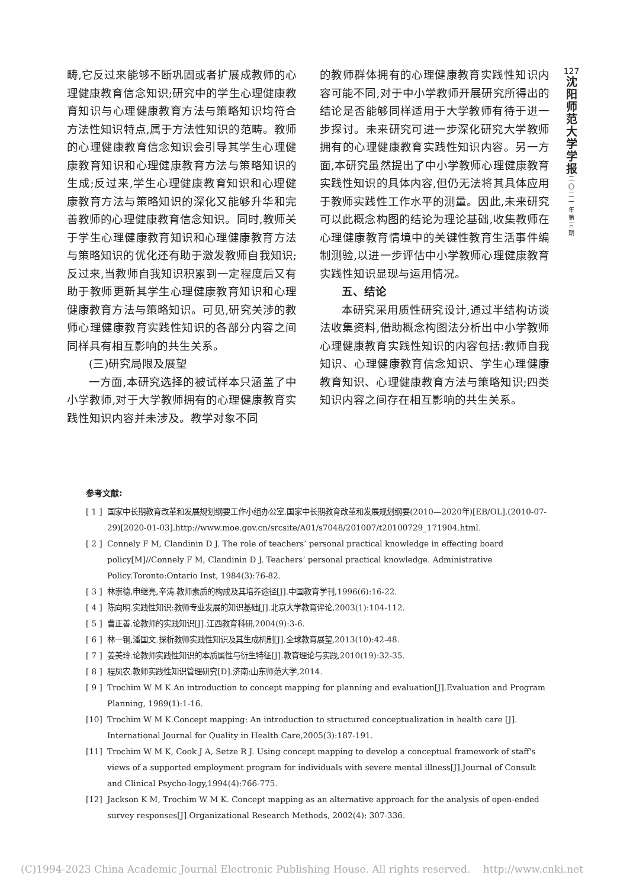畴,它反过来能够不断巩固或者扩展成教师的心理健康教育信念知识;研究中的学生心理健康教育知识与心理健康教育方法与策略知识均符合方法性知识特点,属于方法性知识的范畴。教师的心理健康教育信念知识会引导其学生心理健康教育知识和心理健康教育方法与策略知识的生成;反过来,学生心理健康教育知识和心理健康教育方法与策略知识的深化又能够升华和完善教师的心理健康教育信念知识。同时,教师关于学生心理健康教育知识和心理健康教育方法与策略知识的优化还有助于激发教师自我知识;反过来,当教师自我知识积累到一定程度后又有助于教师更新其学生心理健康教育知识和心理健康教育方法与策略知识。可见,研究关涉的教师心理健康教育实践性知识的各部分内容之间同样具有相互影响的共生关系。
(三)研究局限及展望
一方面,本研究选择的被试样本只涵盖了中小学教师,对于大学教师拥有的心理健康教育实践性知识内容并未涉及。教学对象不同
的教师群体拥有的心理健康教育实践性知识内容可能不同,对于中小学教师开展研究所得出的结论是否能够同样适用于大学教师有待于进一步探讨。未来研究可进一步深化研究大学教师拥有的心理健康教育实践性知识内容。另一方面,本研究虽然提出了中小学教师心理健康教育实践性知识的具体内容,但仍无法将其具体应用于教师实践性工作水平的测量。因此,未来研究可以此概念构图的结论为理论基础,收集教师在心理健康教育情境中的关键性教育生活事件编制测验,以进一步评估中小学教师心理健康教育实践性知识显现与运用情况。
五、结论
本研究采用质性研究设计,通过半结构访谈法收集资料,借助概念构图法分析出中小学教师心理健康教育实践性知识的内容包括:教师自我知识、心理健康教育信念知识、学生心理健康教育知识、心理健康教育方法与策略知识;四类知识内容之间存在相互影响的共生关系。
127
沈
阳
师
范
大
学
学
报
二
〇
二
一
年
第
三
期
参考文献:
[ 1 ] 国家中长期教育改革和发展规划纲要工作小组办公室.国家中长期教育改革和发展规划纲要(2010—2020年)[EB/OL].(2010-07-29)[2020-01-03].http://www.moe.gov.cn/srcsite/A01/s7048/201007/t20100729_171904.html.
[ 2 ] Connely F M, Clandinin D J. The role of teachers’ personal practical knowledge in effecting board policy[M]//Connely F M, Clandinin D J. Teachers’ personal practical knowledge. Administrative Policy.Toronto:Ontario Inst, 1984(3):76-82.
[ 3 ] 林崇德,申继亮,辛涛.教师素质的构成及其培养途径[J].中国教育学刊,1996(6):16-22.
[ 4 ] 陈向明.实践性知识:教师专业发展的知识基础[J].北京大学教育评论,2003(1):104-112.
[ 5 ] 曹正善.论教师的实践知识[J].江西教育科研,2004(9):3-6.
[ 6 ] 林一钢,潘国文.探析教师实践性知识及其生成机制[J].全球教育展望,2013(10):42-48.
[ 7 ] 姜美玲.论教师实践性知识的本质属性与衍生特征[J].教育理论与实践,2010(19):32-35.
[ 8 ] 程凤农.教师实践性知识管理研究[D].济南:山东师范大学,2014.
[ 9 ] Trochim W M K.An introduction to concept mapping for planning and evaluation[J].Evaluation and Program Planning, 1989(1):1-16.
[10] Trochim W M K.Concept mapping: An introduction to structured conceptualization in health care [J]. International Journal for Quality in Health Care,2005(3):187-191.
[11] Trochim W M K, Cook J A, Setze R J. Using concept mapping to develop a conceptual framework of staff's views of a supported employment program for individuals with severe mental illness[J].Journal of Consult and Clinical Psycho-logy,1994(4):766-775.
[12] Jackson K M, Trochim W M K. Concept mapping as an alternative approach for the analysis of open-ended survey responses[J].Organizational Research Methods, 2002(4): 307-336.
(C)1994-2023 China Academic Journal Electronic Publishing House. All rights reserved. http://www.cnki.net